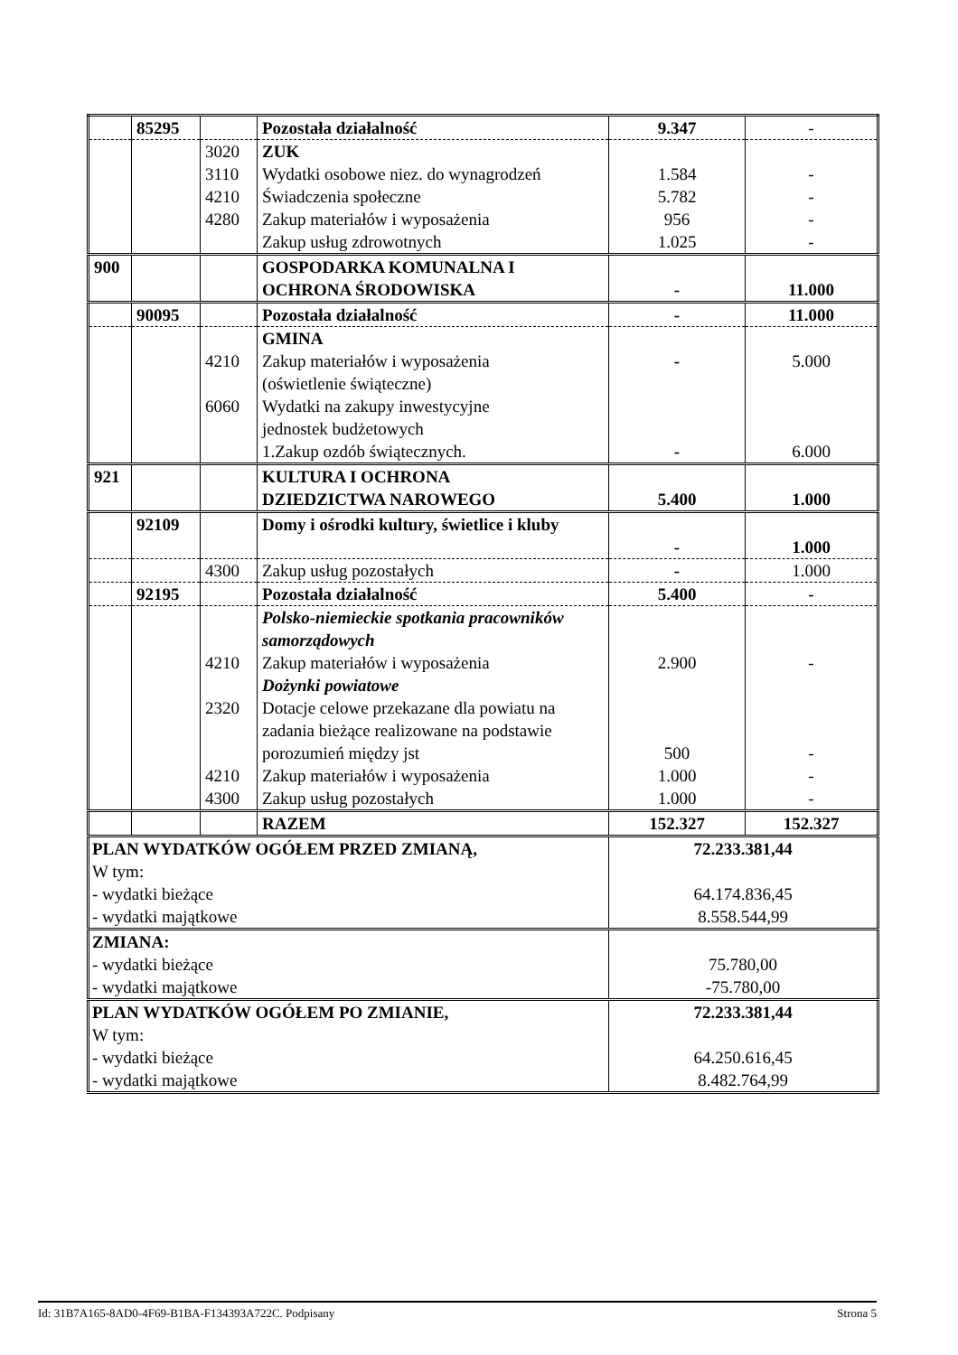| | 85295 | | Pozostała działalność | 9.347 | - |
| | | 3020 3110 4210 4280 | ZUK Wydatki osobowe niez. do wynagrodzeń Świadczenia społeczne Zakup materiałów i wyposażenia Zakup usług zdrowotnych | 1.584 5.782 956 1.025 | - - - - |
| 900 | | | GOSPODARKA KOMUNALNA I OCHRONA ŚRODOWISKA | - | 11.000 |
| | 90095 | | Pozostała działalność | - | 11.000 |
| | | 4210 6060 | GMINA Zakup materiałów i wyposażenia (oświetlenie świąteczne) Wydatki na zakupy inwestycyjne jednostek budżetowych 1.Zakup ozdób świątecznych. | - - | 5.000 6.000 |
| 921 | | | KULTURA I OCHRONA DZIEDZICTWA NAROWEGO | 5.400 | 1.000 |
| | 92109 | | Domy i ośrodki kultury, świetlice i kluby | - | 1.000 |
| | | 4300 | Zakup usług pozostałych | - | 1.000 |
| | 92195 | | Pozostała działalność | 5.400 | - |
| | | 4210 2320 4210 4300 | Polsko-niemieckie spotkania pracowników samorządowych Zakup materiałów i wyposażenia Dożynki powiatowe Dotacje celowe przekazane dla powiatu na zadania bieżące realizowane na podstawie porozumień między jst Zakup materiałów i wyposażenia Zakup usług pozostałych | 2.900 500 1.000 1.000 | - - - - |
| | | | RAZEM | 152.327 | 152.327 |
| PLAN WYDATKÓW OGÓŁEM PRZED ZMIANĄ, W tym: - wydatki bieżące - wydatki majątkowe | | | | 72.233.381,44 64.174.836,45 8.558.544,99 | |
| ZMIANA: - wydatki bieżące - wydatki majątkowe | | | | 75.780,00 -75.780,00 | |
| PLAN WYDATKÓW OGÓŁEM PO ZMIANIE, W tym: - wydatki bieżące - wydatki majątkowe | | | | 72.233.381,44 64.250.616,45 8.482.764,99 | |
Id: 31B7A165-8AD0-4F69-B1BA-F134393A722C. Podpisany Strona 5